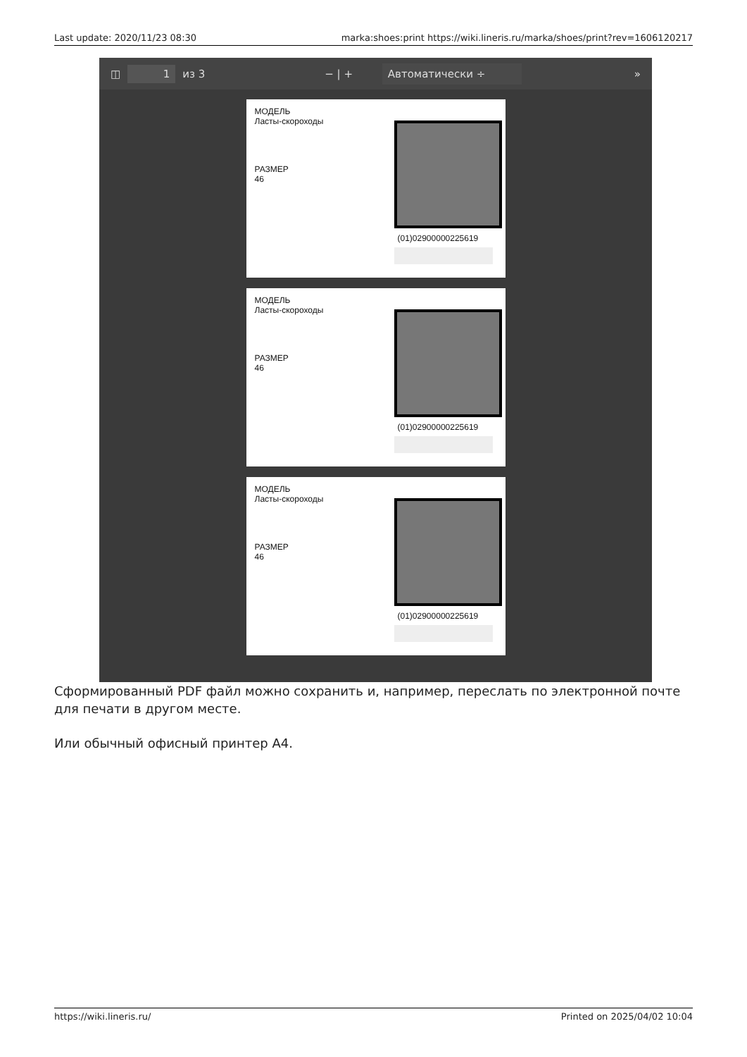Last update: 2020/11/23 08:30 marka:shoes:print https://wiki.lineris.ru/marka/shoes/print?rev=1606120217
◫ 1 из 3 − | + Автоматически ÷ »
МОДЕЛЬ
Ласты-скороходы
РАЗМЕР
46
(01)02900000225619
МОДЕЛЬ
Ласты-скороходы
РАЗМЕР
46
(01)02900000225619
МОДЕЛЬ
Ласты-скороходы
РАЗМЕР
46
(01)02900000225619
Сформированный PDF файл можно сохранить и, например, переслать по электронной почте для печати в другом месте.
Или обычный офисный принтер А4.
https://wiki.lineris.ru/ Printed on 2025/04/02 10:04